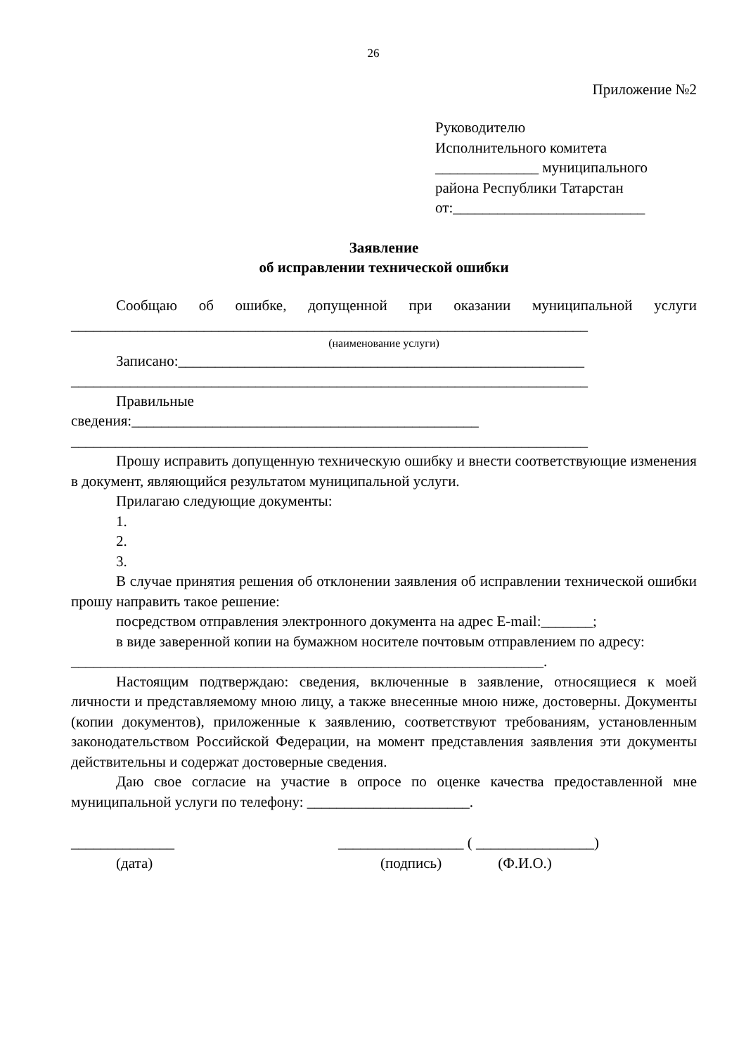26
Приложение №2
Руководителю
Исполнительного комитета
______________ муниципального
района Республики Татарстан
от:__________________________
Заявление
об исправлении технической ошибки
Сообщаю об ошибке, допущенной при оказании муниципальной услуги ______________________________________________________________________
(наименование услуги)
Записано:_______________________________________________________ ______________________________________________________________________
Правильные
сведения:_______________________________________________ ______________________________________________________________________
Прошу исправить допущенную техническую ошибку и внести соответствующие изменения в документ, являющийся результатом муниципальной услуги.
Прилагаю следующие документы:
1.
2.
3.
В случае принятия решения об отклонении заявления об исправлении технической ошибки прошу направить такое решение:
посредством отправления электронного документа на адрес E-mail:_______;
в виде заверенной копии на бумажном носителе почтовым отправлением по адресу:
________________________________________________________________.
Настоящим подтверждаю: сведения, включенные в заявление, относящиеся к моей личности и представляемому мною лицу, а также внесенные мною ниже, достоверны. Документы (копии документов), приложенные к заявлению, соответствуют требованиям, установленным законодательством Российской Федерации, на момент представления заявления эти документы действительны и содержат достоверные сведения.
Даю свое согласие на участие в опросе по оценке качества предоставленной мне муниципальной услуги по телефону: ______________________.
______________
(дата)
_________________ ( ________________)
(подпись) (Ф.И.О.)